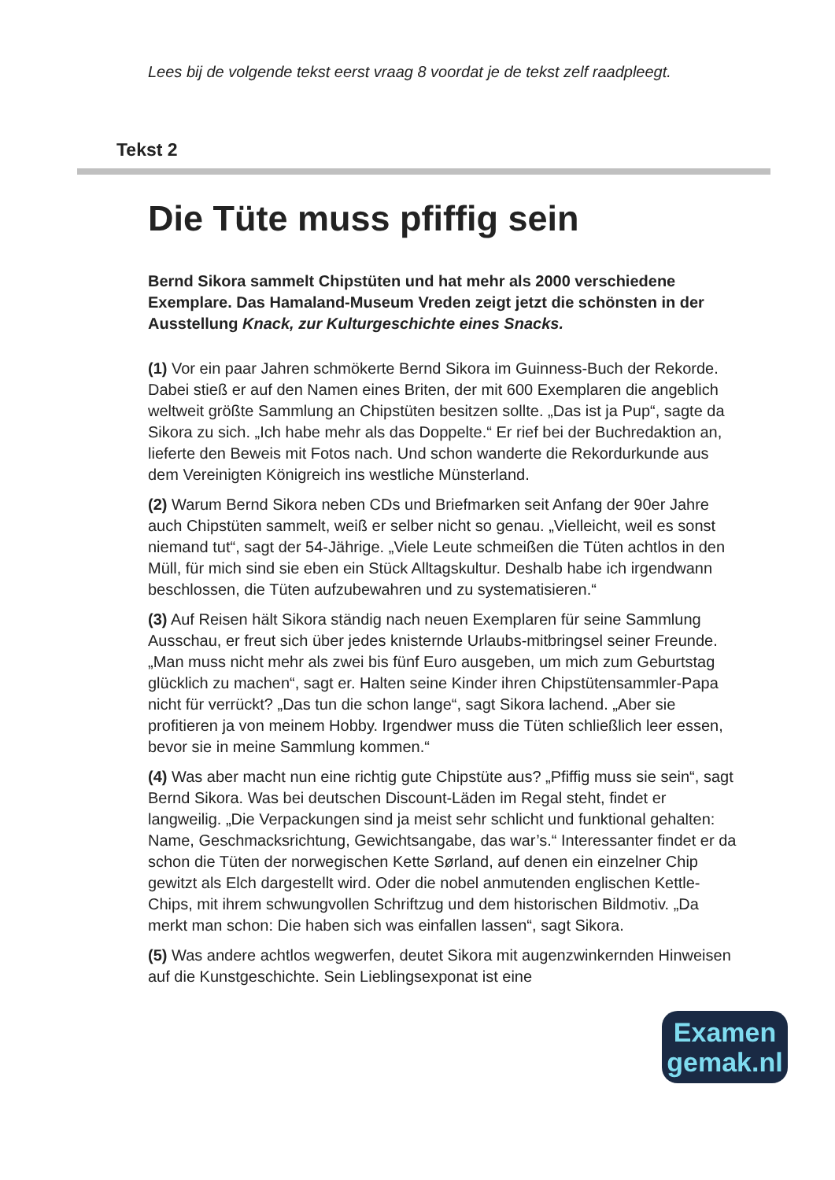Lees bij de volgende tekst eerst vraag 8 voordat je de tekst zelf raadpleegt.
Tekst 2
Die Tüte muss pfiffig sein
Bernd Sikora sammelt Chipstüten und hat mehr als 2000 verschiedene Exemplare. Das Hamaland-Museum Vreden zeigt jetzt die schönsten in der Ausstellung Knack, zur Kulturgeschichte eines Snacks.
(1) Vor ein paar Jahren schmökerte Bernd Sikora im Guinness-Buch der Rekorde. Dabei stieß er auf den Namen eines Briten, der mit 600 Exemplaren die angeblich weltweit größte Sammlung an Chipstüten besitzen sollte. „Das ist ja Pup“, sagte da Sikora zu sich. „Ich habe mehr als das Doppelte.“ Er rief bei der Buchredaktion an, lieferte den Beweis mit Fotos nach. Und schon wanderte die Rekordurkunde aus dem Vereinigten Königreich ins westliche Münsterland.
(2) Warum Bernd Sikora neben CDs und Briefmarken seit Anfang der 90er Jahre auch Chipstüten sammelt, weiß er selber nicht so genau. „Vielleicht, weil es sonst niemand tut“, sagt der 54-Jährige. „Viele Leute schmeißen die Tüten achtlos in den Müll, für mich sind sie eben ein Stück Alltagskultur. Deshalb habe ich irgendwann beschlossen, die Tüten aufzubewahren und zu systematisieren.“
(3) Auf Reisen hält Sikora ständig nach neuen Exemplaren für seine Sammlung Ausschau, er freut sich über jedes knisternde Urlaubs-mitbringsel seiner Freunde. „Man muss nicht mehr als zwei bis fünf Euro ausgeben, um mich zum Geburtstag glücklich zu machen“, sagt er. Halten seine Kinder ihren Chipstütensammler-Papa nicht für verrückt? „Das tun die schon lange“, sagt Sikora lachend. „Aber sie profitieren ja von meinem Hobby. Irgendwer muss die Tüten schließlich leer essen, bevor sie in meine Sammlung kommen.“
(4) Was aber macht nun eine richtig gute Chipstüte aus? „Pfiffig muss sie sein“, sagt Bernd Sikora. Was bei deutschen Discount-Läden im Regal steht, findet er langweilig. „Die Verpackungen sind ja meist sehr schlicht und funktional gehalten: Name, Geschmacksrichtung, Gewichtsangabe, das war’s.“ Interessanter findet er da schon die Tüten der norwegischen Kette Sørland, auf denen ein einzelner Chip gewitzt als Elch dargestellt wird. Oder die nobel anmutenden englischen Kettle-Chips, mit ihrem schwungvollen Schriftzug und dem historischen Bildmotiv. „Da merkt man schon: Die haben sich was einfallen lassen“, sagt Sikora.
(5) Was andere achtlos wegwerfen, deutet Sikora mit augenzwinkernden Hinweisen auf die Kunstgeschichte. Sein Lieblingsexponat ist eine
Examen
gemak.nl